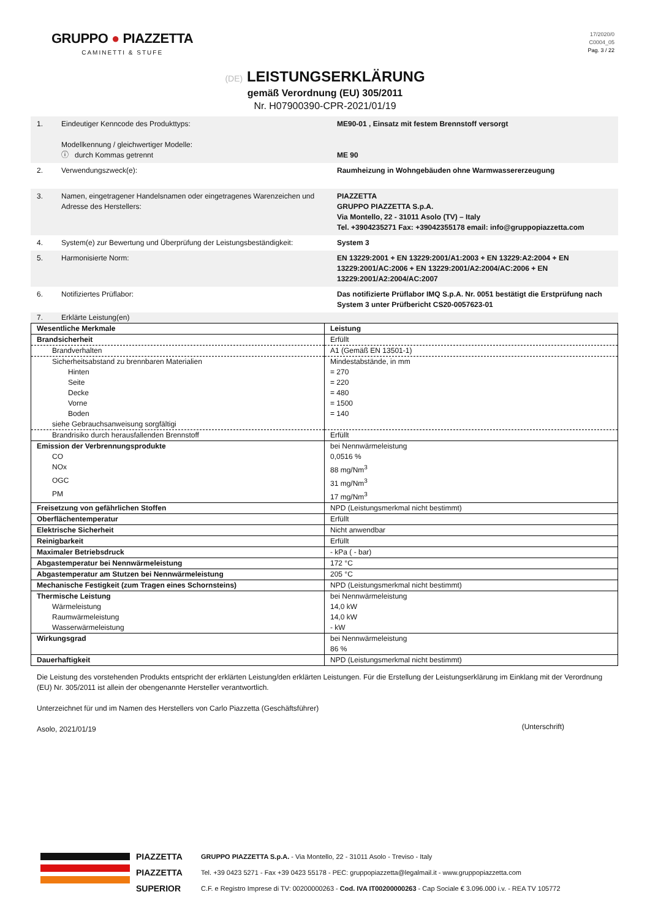GRUPPO ● PIAZZETTA
CAMINETTI & STUFE
17/2020/0
C0004_05
Pag. 3 / 22
(DE) LEISTUNGSERKLÄRUNG
gemäß Verordnung (EU) 305/2011
Nr. H07900390-CPR-2021/01/19
| 1. | Eindeutiger Kenncode des Produkttyps: Modellkennung / gleichwertiger Modelle: ⓘ durch Kommas getrennt | ME90-01 , Einsatz mit festem Brennstoff versorgt ME 90 |
| 2. | Verwendungszweck(e): | Raumheizung in Wohngebäuden ohne Warmwassererzeugung |
| 3. | Namen, eingetragener Handelsnamen oder eingetragenes Warenzeichen und Adresse des Herstellers: | PIAZZETTA GRUPPO PIAZZETTA S.p.A. Via Montello, 22 - 31011 Asolo (TV) – Italy Tel. +3904235271 Fax: +39042355178 email: info@gruppopiazzetta.com |
| 4. | System(e) zur Bewertung und Überprüfung der Leistungsbeständigkeit: | System 3 |
| 5. | Harmonisierte Norm: | EN 13229:2001 + EN 13229:2001/A1:2003 + EN 13229:A2:2004 + EN 13229:2001/AC:2006 + EN 13229:2001/A2:2004/AC:2006 + EN 13229:2001/A2:2004/AC:2007 |
| 6. | Notifiziertes Prüflabor: | Das notifizierte Prüflabor IMQ S.p.A. Nr. 0051 bestätigt die Erstprüfung nach System 3 unter Prüfbericht CS20-0057623-01 |
| 7. | Erklärte Leistung(en) | |
| Wesentliche Merkmale | Leistung |
| --- | --- |
| Brandsicherheit | Erfüllt |
| Brandverhalten | A1 (Gemäß EN 13501-1) |
| Sicherheitsabstand zu brennbaren Materialien | Mindestabstände, in mm |
| Hinten | = 270 |
| Seite | = 220 |
| Decke | = 480 |
| Vorne | = 1500 |
| Boden | = 140 |
| siehe Gebrauchsanweisung sorgfältigi | |
| Brandrisiko durch herausfallenden Brennstoff | Erfüllt |
| Emission der Verbrennungsprodukte | bei Nennwärmeleistung |
| CO | 0,0516 % |
| NOx | 88 mg/Nm<sup>3</sup> |
| OGC | 31 mg/Nm<sup>3</sup> |
| PM | 17 mg/Nm<sup>3</sup> |
| Freisetzung von gefährlichen Stoffen | NPD (Leistungsmerkmal nicht bestimmt) |
| Oberflächentemperatur | Erfüllt |
| Elektrische Sicherheit | Nicht anwendbar |
| Reinigbarkeit | Erfüllt |
| Maximaler Betriebsdruck | - kPa ( - bar) |
| Abgastemperatur bei Nennwärmeleistung | 172 °C |
| Abgastemperatur am Stutzen bei Nennwärmeleistung | 205 °C |
| Mechanische Festigkeit (zum Tragen eines Schornsteins) | NPD (Leistungsmerkmal nicht bestimmt) |
| Thermische Leistung | bei Nennwärmeleistung |
| Wärmeleistung | 14,0 kW |
| Raumwärmeleistung | 14,0 kW |
| Wasserwärmeleistung | - kW |
| Wirkungsgrad | bei Nennwärmeleistung 86 % |
| Dauerhaftigkeit | NPD (Leistungsmerkmal nicht bestimmt) |
Die Leistung des vorstehenden Produkts entspricht der erklärten Leistung/den erklärten Leistungen. Für die Erstellung der Leistungserklärung im Einklang mit der Verordnung (EU) Nr. 305/2011 ist allein der obengenannte Hersteller verantwortlich.
Unterzeichnet für und im Namen des Herstellers von Carlo Piazzetta (Geschäftsführer)
Asolo, 2021/01/19
(Unterschrift)
PIAZZETTA
PIAZZETTA
SUPERIOR
GRUPPO PIAZZETTA S.p.A. - Via Montello, 22 - 31011 Asolo - Treviso - Italy
Tel. +39 0423 5271 - Fax +39 0423 55178 - PEC: gruppopiazzetta@legalmail.it - www.gruppopiazzetta.com
C.F. e Registro Imprese di TV: 00200000263 - Cod. IVA IT00200000263 - Cap Sociale € 3.096.000 i.v. - REA TV 105772